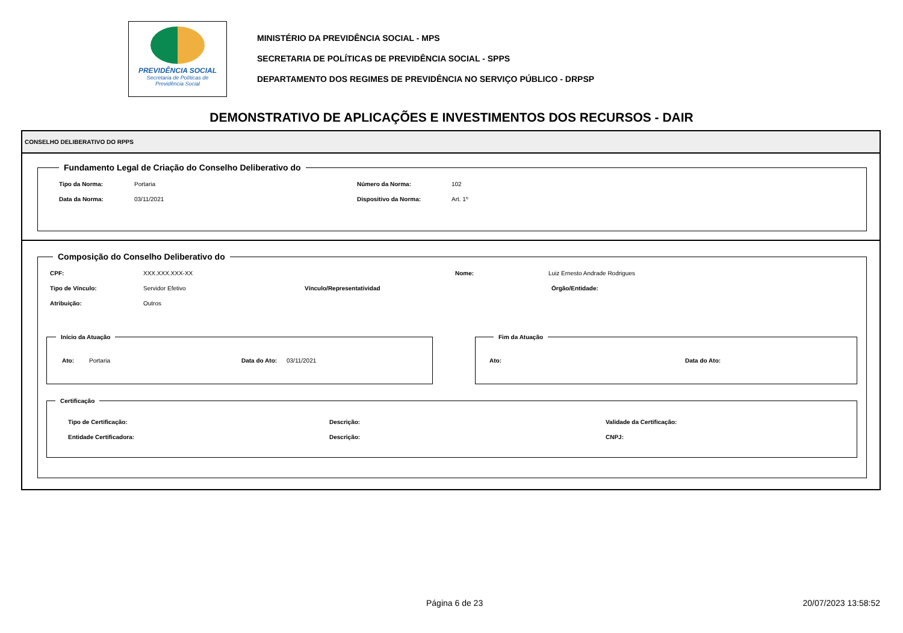PREVIDÊNCIA SOCIAL
Secretaria de Políticas de
Previdência Social
MINISTÉRIO DA PREVIDÊNCIA SOCIAL - MPS
SECRETARIA DE POLÍTICAS DE PREVIDÊNCIA SOCIAL - SPPS
DEPARTAMENTO DOS REGIMES DE PREVIDÊNCIA NO SERVIÇO PÚBLICO - DRPSP
DEMONSTRATIVO DE APLICAÇÕES E INVESTIMENTOS DOS RECURSOS - DAIR
CONSELHO DELIBERATIVO DO RPPS
Fundamento Legal de Criação do Conselho Deliberativo do
Tipo da Norma: Portaria Número da Norma: 102
Data da Norma: 03/11/2021 Dispositivo da Norma: Art. 1º
Composição do Conselho Deliberativo do
CPF: XXX.XXX.XXX-XX Nome: Luiz Ernesto Andrade Rodrigues
Tipo de Vínculo: Servidor Efetivo Vínculo/Representatividad Órgão/Entidade:
Atribuição: Outros
Início da Atuação
Ato: Portaria Data do Ato: 03/11/2021
Fim da Atuação
Ato: Data do Ato:
Certificação
Tipo de Certificação: Descrição: Validade da Certificação:
Entidade Certificadora: Descrição: CNPJ:
Página 6 de 23 20/07/2023 13:58:52